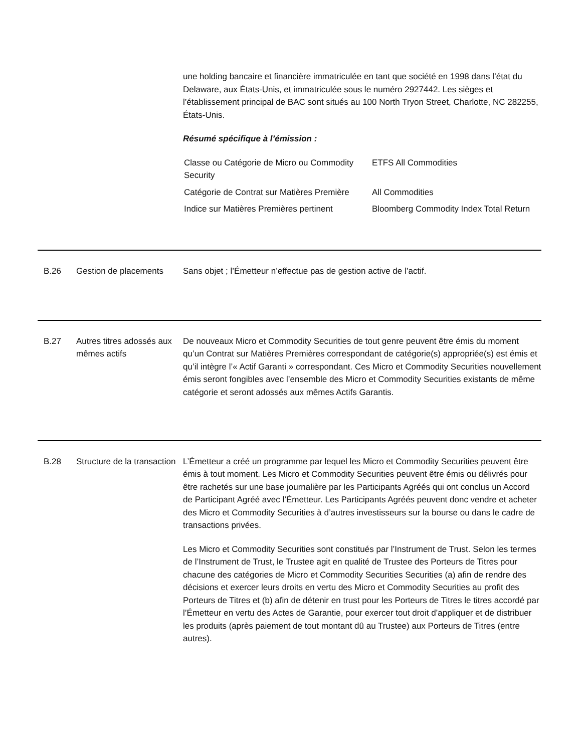une holding bancaire et financière immatriculée en tant que société en 1998 dans l’état du Delaware, aux États-Unis, et immatriculée sous le numéro 2927442. Les sièges et l’établissement principal de BAC sont situés au 100 North Tryon Street, Charlotte, NC 282255, États-Unis.
Résumé spécifique à l’émission :
| Classe ou Catégorie de Micro ou Commodity Security | ETFS All Commodities |
| Catégorie de Contrat sur Matières Première | All Commodities |
| Indice sur Matières Premières pertinent | Bloomberg Commodity Index Total Return |
B.26 Gestion de placements
Sans objet ; l’Émetteur n’effectue pas de gestion active de l’actif.
B.27 Autres titres adossés aux mêmes actifs
De nouveaux Micro et Commodity Securities de tout genre peuvent être émis du moment qu’un Contrat sur Matières Premières correspondant de catégorie(s) appropriée(s) est émis et qu’il intègre l’« Actif Garanti » correspondant. Ces Micro et Commodity Securities nouvellement émis seront fongibles avec l’ensemble des Micro et Commodity Securities existants de même catégorie et seront adossés aux mêmes Actifs Garantis.
B.28 Structure de la transaction
L’Émetteur a créé un programme par lequel les Micro et Commodity Securities peuvent être émis à tout moment. Les Micro et Commodity Securities peuvent être émis ou délivrés pour être rachetés sur une base journalière par les Participants Agréés qui ont conclus un Accord de Participant Agréé avec l’Émetteur. Les Participants Agréés peuvent donc vendre et acheter des Micro et Commodity Securities à d’autres investisseurs sur la bourse ou dans le cadre de transactions privées.
Les Micro et Commodity Securities sont constitués par l’Instrument de Trust. Selon les termes de l’Instrument de Trust, le Trustee agit en qualité de Trustee des Porteurs de Titres pour chacune des catégories de Micro et Commodity Securities Securities (a) afin de rendre des décisions et exercer leurs droits en vertu des Micro et Commodity Securities au profit des Porteurs de Titres et (b) afin de détenir en trust pour les Porteurs de Titres le titres accordé par l’Émetteur en vertu des Actes de Garantie, pour exercer tout droit d’appliquer et de distribuer les produits (après paiement de tout montant dû au Trustee) aux Porteurs de Titres (entre autres).